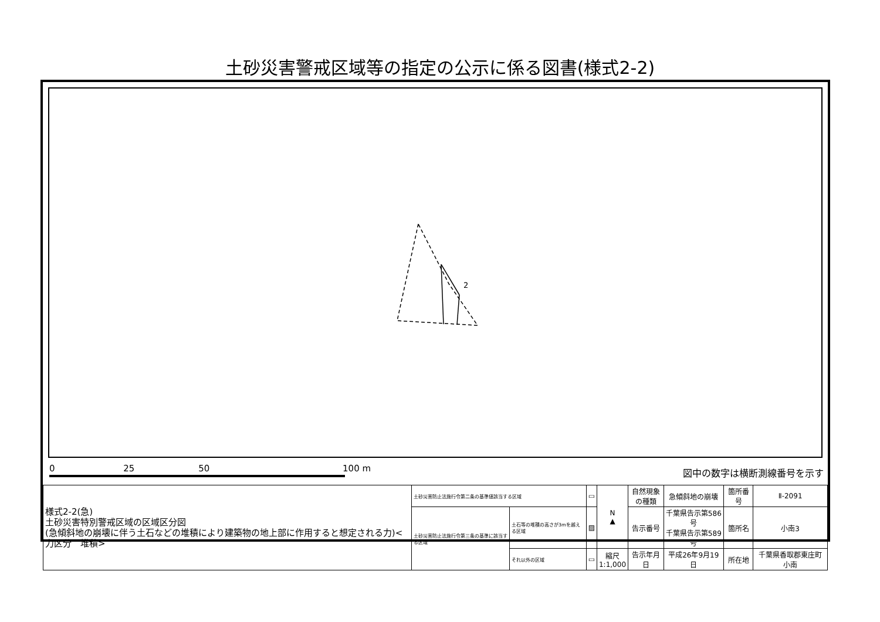土砂災害警戒区域等の指定の公示に係る図書(様式2-2)
2
0 25 50 100 m
図中の数字は横断測線番号を示す
| 様式2-2(急) 土砂災害特別警戒区域の区域区分図 (急傾斜地の崩壊に伴う土石などの堆積により建築物の地上部に作用すると想定される力)<力区分 堆積> | 土砂災害防止法施行令第二条の基準値該当する区域 | | ▭ | N ▲ | 自然現象 の種類 | 急傾斜地の崩壊 | 箇所番号 | Ⅱ-2091 |
| | 土砂災害防止法施行令第三条の基準に該当する区域 | 土石等の堆積の高さが3mを越える区域 | ▨ | | 告示番号 | 千葉県告示第586号 千葉県告示第589号 | 箇所名 | 小南3 |
| | | それ以外の区域 | ▭ | 縮尺 1:1,000 | 告示年月日 | 平成26年9月19日 | 所在地 | 千葉県香取郡東庄町小南 |